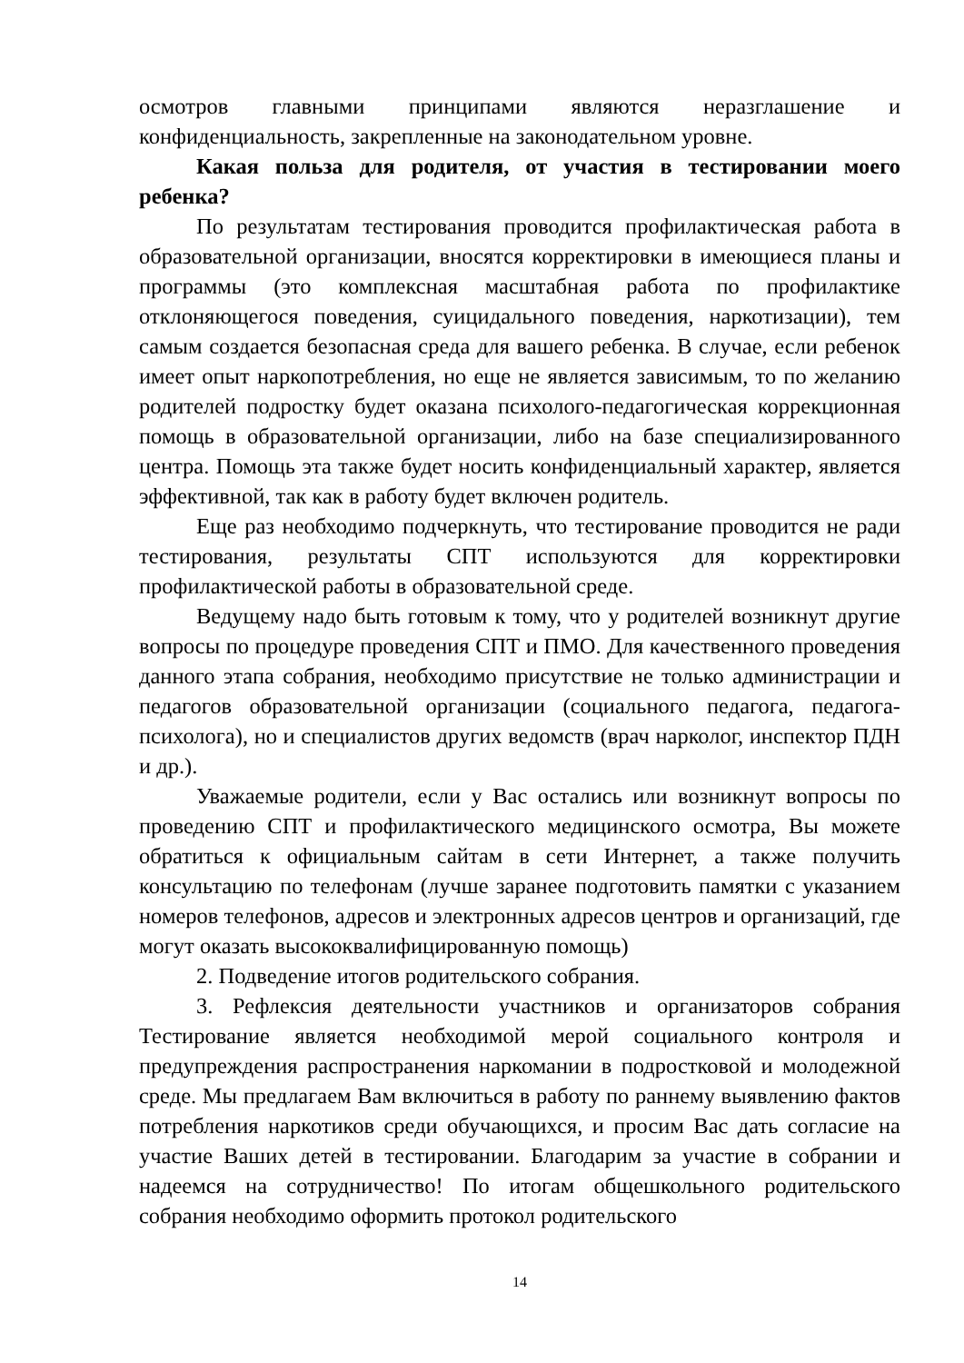осмотров главными принципами являются неразглашение и конфиденциальность, закрепленные на законодательном уровне.
Какая польза для родителя, от участия в тестировании моего ребенка?
По результатам тестирования проводится профилактическая работа в образовательной организации, вносятся корректировки в имеющиеся планы и программы (это комплексная масштабная работа по профилактике отклоняющегося поведения, суицидального поведения, наркотизации), тем самым создается безопасная среда для вашего ребенка. В случае, если ребенок имеет опыт наркопотребления, но еще не является зависимым, то по желанию родителей подростку будет оказана психолого-педагогическая коррекционная помощь в образовательной организации, либо на базе специализированного центра. Помощь эта также будет носить конфиденциальный характер, является эффективной, так как в работу будет включен родитель.
Еще раз необходимо подчеркнуть, что тестирование проводится не ради тестирования, результаты СПТ используются для корректировки профилактической работы в образовательной среде.
Ведущему надо быть готовым к тому, что у родителей возникнут другие вопросы по процедуре проведения СПТ и ПМО. Для качественного проведения данного этапа собрания, необходимо присутствие не только администрации и педагогов образовательной организации (социального педагога, педагога-психолога), но и специалистов других ведомств (врач нарколог, инспектор ПДН и др.).
Уважаемые родители, если у Вас остались или возникнут вопросы по проведению СПТ и профилактического медицинского осмотра, Вы можете обратиться к официальным сайтам в сети Интернет, а также получить консультацию по телефонам (лучше заранее подготовить памятки с указанием номеров телефонов, адресов и электронных адресов центров и организаций, где могут оказать высококвалифицированную помощь)
2. Подведение итогов родительского собрания.
3. Рефлексия деятельности участников и организаторов собрания Тестирование является необходимой мерой социального контроля и предупреждения распространения наркомании в подростковой и молодежной среде. Мы предлагаем Вам включиться в работу по раннему выявлению фактов потребления наркотиков среди обучающихся, и просим Вас дать согласие на участие Ваших детей в тестировании. Благодарим за участие в собрании и надеемся на сотрудничество! По итогам общешкольного родительского собрания необходимо оформить протокол родительского
14